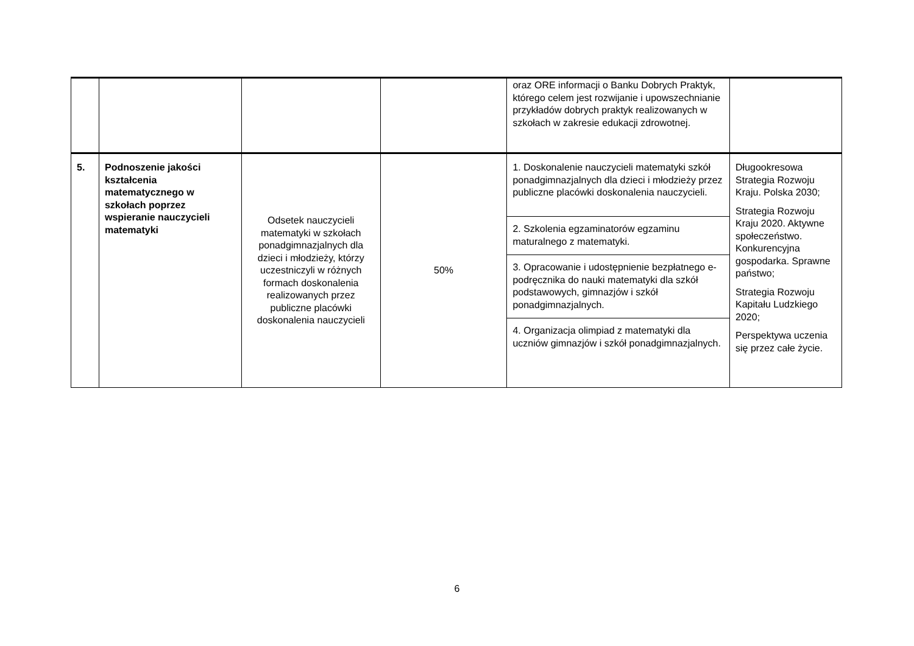| | | | | oraz ORE informacji o Banku Dobrych Praktyk, którego celem jest rozwijanie i upowszechnianie przykładów dobrych praktyk realizowanych w szkołach w zakresie edukacji zdrowotnej. | |
| 5. | Podnoszenie jakości kształcenia matematycznego w szkołach poprzez wspieranie nauczycieli matematyki | Odsetek nauczycieli matematyki w szkołach ponadgimnazjalnych dla dzieci i młodzieży, którzy uczestniczyli w różnych formach doskonalenia realizowanych przez publiczne placówki doskonalenia nauczycieli | 50% | 1. Doskonalenie nauczycieli matematyki szkół ponadgimnazjalnych dla dzieci i młodzieży przez publiczne placówki doskonalenia nauczycieli. | Długookresowa Strategia Rozwoju Kraju. Polska 2030; Strategia Rozwoju Kraju 2020. Aktywne społeczeństwo. Konkurencyjna gospodarka. Sprawne państwo; Strategia Rozwoju Kapitału Ludzkiego 2020; Perspektywa uczenia się przez całe życie. |
| | | | | 2. Szkolenia egzaminatorów egzaminu maturalnego z matematyki. | |
| | | | | 3. Opracowanie i udostępnienie bezpłatnego e-podręcznika do nauki matematyki dla szkół podstawowych, gimnazjów i szkół ponadgimnazjalnych. | |
| | | | | 4. Organizacja olimpiad z matematyki dla uczniów gimnazjów i szkół ponadgimnazjalnych. | |
6